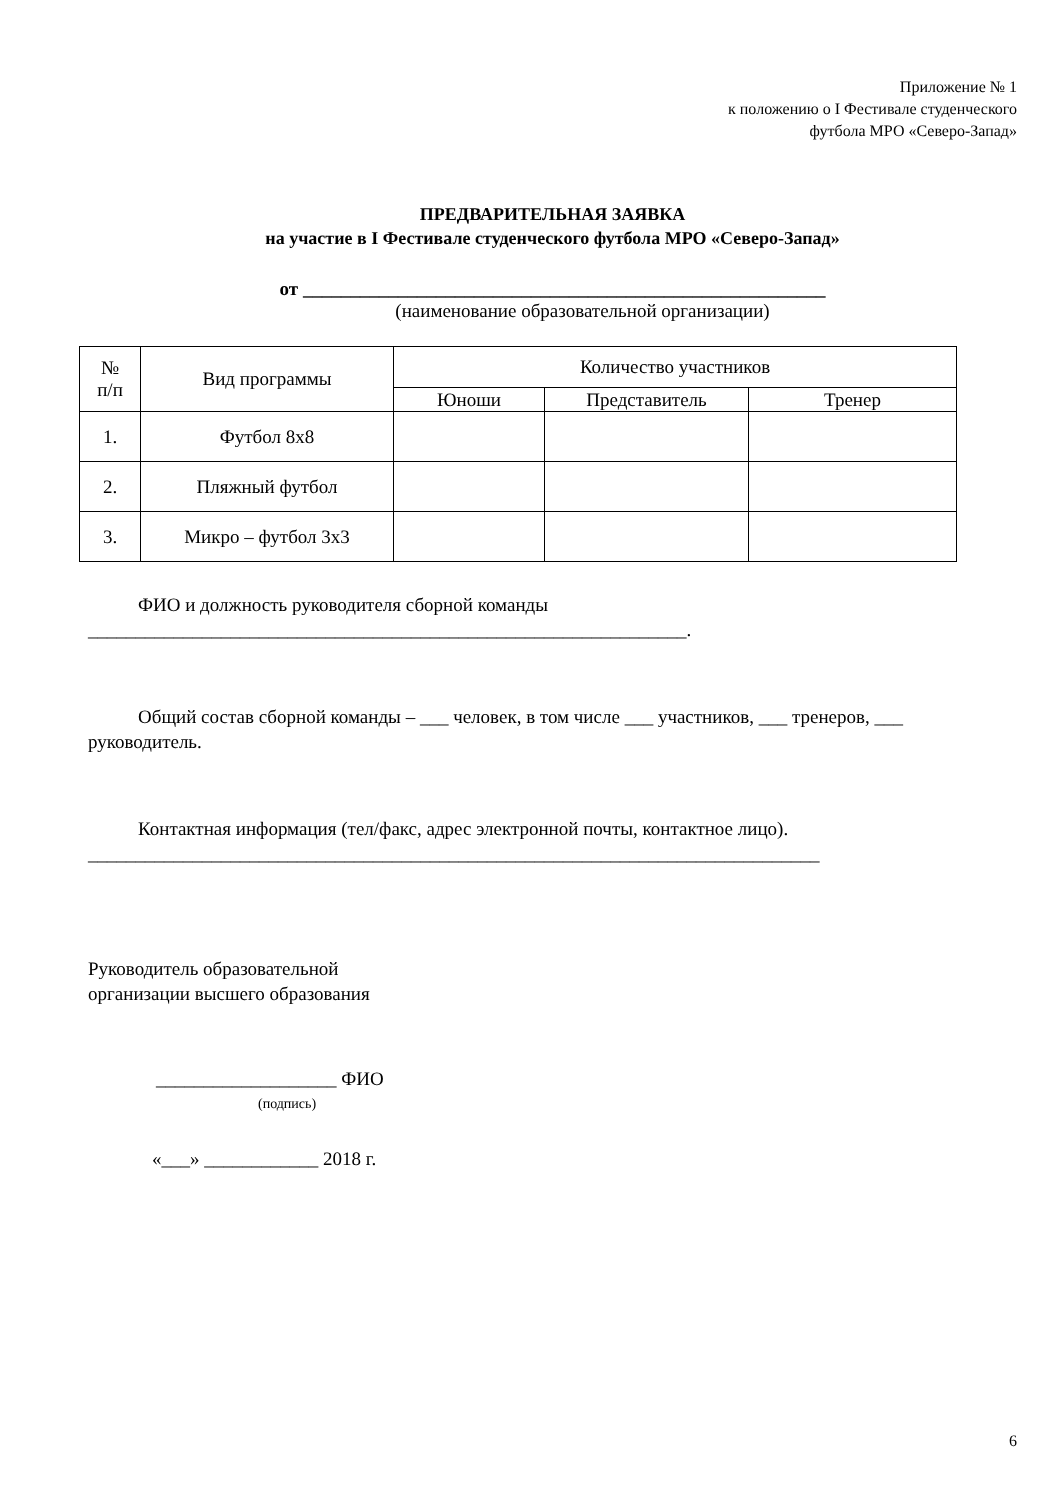Приложение № 1
к положению о I Фестивале студенческого
футбола МРО «Северо-Запад»
ПРЕДВАРИТЕЛЬНАЯ ЗАЯВКА
на участие в I Фестивале студенческого футбола МРО «Северо-Запад»
от _______________________________________________________
(наименование образовательной организации)
| № п/п | Вид программы | Количество участников | | |
| --- | --- | --- | --- | --- |
| | | Юноши | Представитель | Тренер |
| 1. | Футбол 8х8 | | | |
| 2. | Пляжный футбол | | | |
| 3. | Микро – футбол 3х3 | | | |
ФИО и должность руководителя сборной команды
_______________________________________________________________.
Общий состав сборной команды – ___ человек, в том числе ___ участников, ___ тренеров, ___ руководитель.
Контактная информация (тел/факс, адрес электронной почты, контактное лицо).
_____________________________________________________________________________
Руководитель образовательной
организации высшего образования
___________________ ФИО
(подпись)
«___» ____________ 2018 г.
6